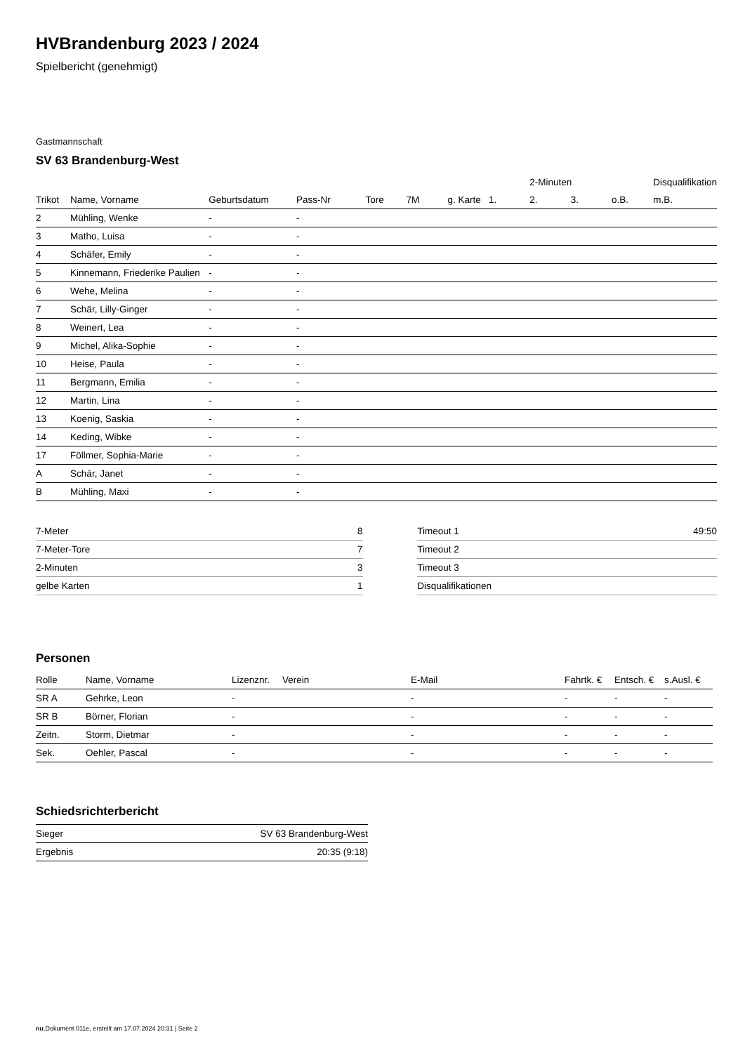HVBrandenburg 2023 / 2024
Spielbericht (genehmigt)
Gastmannschaft
SV 63 Brandenburg-West
| | | | | | | | | 2-Minuten | | | Disqualifikation |
| --- | --- | --- | --- | --- | --- | --- | --- | --- | --- | --- | --- |
| Trikot | Name, Vorname | Geburtsdatum | Pass-Nr | Tore | 7M | g. Karte | 1. | 2. | 3. | o.B. | m.B. |
| 2 | Mühling, Wenke | - | - | | | | | | | | |
| 3 | Matho, Luisa | - | - | | | | | | | | |
| 4 | Schäfer, Emily | - | - | | | | | | | | |
| 5 | Kinnemann, Friederike Paulien | - | - | | | | | | | | |
| 6 | Wehe, Melina | - | - | | | | | | | | |
| 7 | Schär, Lilly-Ginger | - | - | | | | | | | | |
| 8 | Weinert, Lea | - | - | | | | | | | | |
| 9 | Michel, Alika-Sophie | - | - | | | | | | | | |
| 10 | Heise, Paula | - | - | | | | | | | | |
| 11 | Bergmann, Emilia | - | - | | | | | | | | |
| 12 | Martin, Lina | - | - | | | | | | | | |
| 13 | Koenig, Saskia | - | - | | | | | | | | |
| 14 | Keding, Wibke | - | - | | | | | | | | |
| 17 | Föllmer, Sophia-Marie | - | - | | | | | | | | |
| A | Schär, Janet | - | - | | | | | | | | |
| B | Mühling, Maxi | - | - | | | | | | | | |
| 7-Meter | 8 |
| 7-Meter-Tore | 7 |
| 2-Minuten | 3 |
| gelbe Karten | 1 |
| Timeout 1 | 49:50 |
| Timeout 2 | |
| Timeout 3 | |
| Disqualifikationen | |
Personen
| Rolle | Name, Vorname | Lizenznr. | Verein | E-Mail | Fahrtk. € | Entsch. € | s.Ausl. € |
| --- | --- | --- | --- | --- | --- | --- | --- |
| SR A | Gehrke, Leon | - | | - | - | - | - |
| SR B | Börner, Florian | - | | - | - | - | - |
| Zeitn. | Storm, Dietmar | - | | - | - | - | - |
| Sek. | Oehler, Pascal | - | | - | - | - | - |
Schiedsrichterbericht
| Sieger | SV 63 Brandenburg-West |
| Ergebnis | 20:35 (9:18) |
nu.Dokument 011e, erstellt am 17.07.2024 20:31 | Seite 2